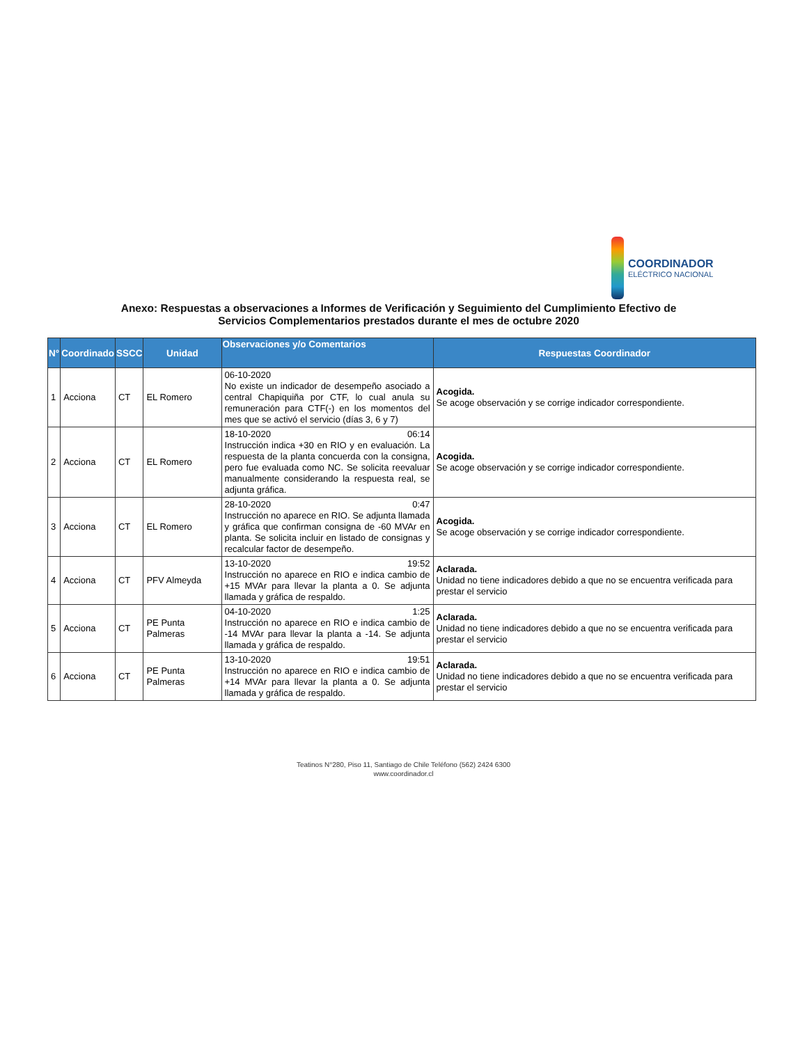COORDINADOR
ELÉCTRICO NACIONAL
Anexo: Respuestas a observaciones a Informes de Verificación y Seguimiento del Cumplimiento Efectivo de
Servicios Complementarios prestados durante el mes de octubre 2020
| N° | Coordinado | SSCC | Unidad | Observaciones y/o Comentarios | Respuestas Coordinador |
| --- | --- | --- | --- | --- | --- |
| 1 | Acciona | CT | EL Romero | 06-10-2020 No existe un indicador de desempeño asociado a central Chapiquiña por CTF, lo cual anula su remuneración para CTF(-) en los momentos del mes que se activó el servicio (días 3, 6 y 7) | Acogida. Se acoge observación y se corrige indicador correspondiente. |
| 2 | Acciona | CT | EL Romero | 18-10-2020 06:14 Instrucción indica +30 en RIO y en evaluación. La respuesta de la planta concuerda con la consigna, pero fue evaluada como NC. Se solicita reevaluar manualmente considerando la respuesta real, se adjunta gráfica. | Acogida. Se acoge observación y se corrige indicador correspondiente. |
| 3 | Acciona | CT | EL Romero | 28-10-2020 0:47 Instrucción no aparece en RIO. Se adjunta llamada y gráfica que confirman consigna de -60 MVAr en planta. Se solicita incluir en listado de consignas y recalcular factor de desempeño. | Acogida. Se acoge observación y se corrige indicador correspondiente. |
| 4 | Acciona | CT | PFV Almeyda | 13-10-2020 19:52 Instrucción no aparece en RIO e indica cambio de +15 MVAr para llevar la planta a 0. Se adjunta llamada y gráfica de respaldo. | Aclarada. Unidad no tiene indicadores debido a que no se encuentra verificada para prestar el servicio |
| 5 | Acciona | CT | PE Punta Palmeras | 04-10-2020 1:25 Instrucción no aparece en RIO e indica cambio de -14 MVAr para llevar la planta a -14. Se adjunta llamada y gráfica de respaldo. | Aclarada. Unidad no tiene indicadores debido a que no se encuentra verificada para prestar el servicio |
| 6 | Acciona | CT | PE Punta Palmeras | 13-10-2020 19:51 Instrucción no aparece en RIO e indica cambio de +14 MVAr para llevar la planta a 0. Se adjunta llamada y gráfica de respaldo. | Aclarada. Unidad no tiene indicadores debido a que no se encuentra verificada para prestar el servicio |
Teatinos N°280, Piso 11, Santiago de Chile Teléfono (562) 2424 6300
www.coordinador.cl